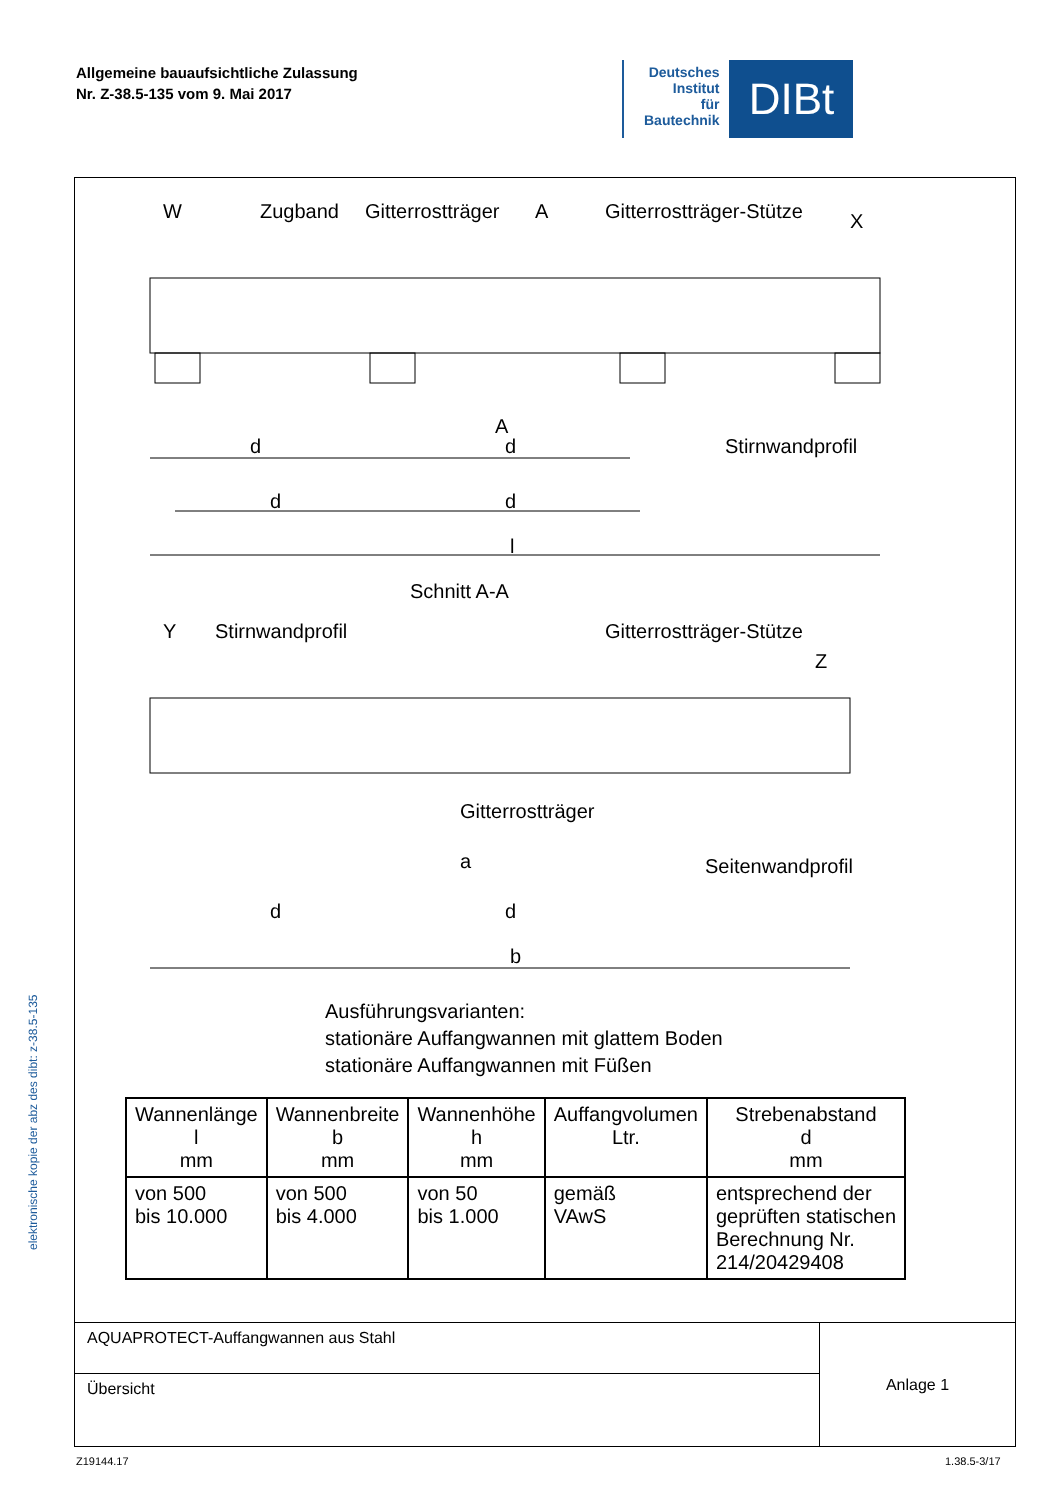Allgemeine bauaufsichtliche Zulassung
Nr. Z-38.5-135 vom 9. Mai 2017
Deutsches
Institut
für
Bautechnik
DIBt
elektronische kopie der abz des dibt: z-38.5-135
W
Zugband
Gitterrostträger
A
Gitterrostträger-Stütze
X
d
d
A
Stirnwandprofil
d
d
l
Schnitt A-A
Y
Stirnwandprofil
Gitterrostträger-Stütze
Z
Gitterrostträger
a
Seitenwandprofil
d
d
b
Ausführungsvarianten:
stationäre Auffangwannen mit glattem Boden
stationäre Auffangwannen mit Füßen
| Wannenlänge l mm | Wannenbreite b mm | Wannenhöhe h mm | Auffangvolumen Ltr. | Strebenabstand d mm |
| --- | --- | --- | --- | --- |
| von 500 bis 10.000 | von 500 bis 4.000 | von 50 bis 1.000 | gemäß VAwS | entsprechend der geprüften statischen Berechnung Nr. 214/20429408 |
| AQUAPROTECT-Auffangwannen aus Stahl | Anlage 1 |
| Übersicht | |
Z19144.17 1.38.5-3/17